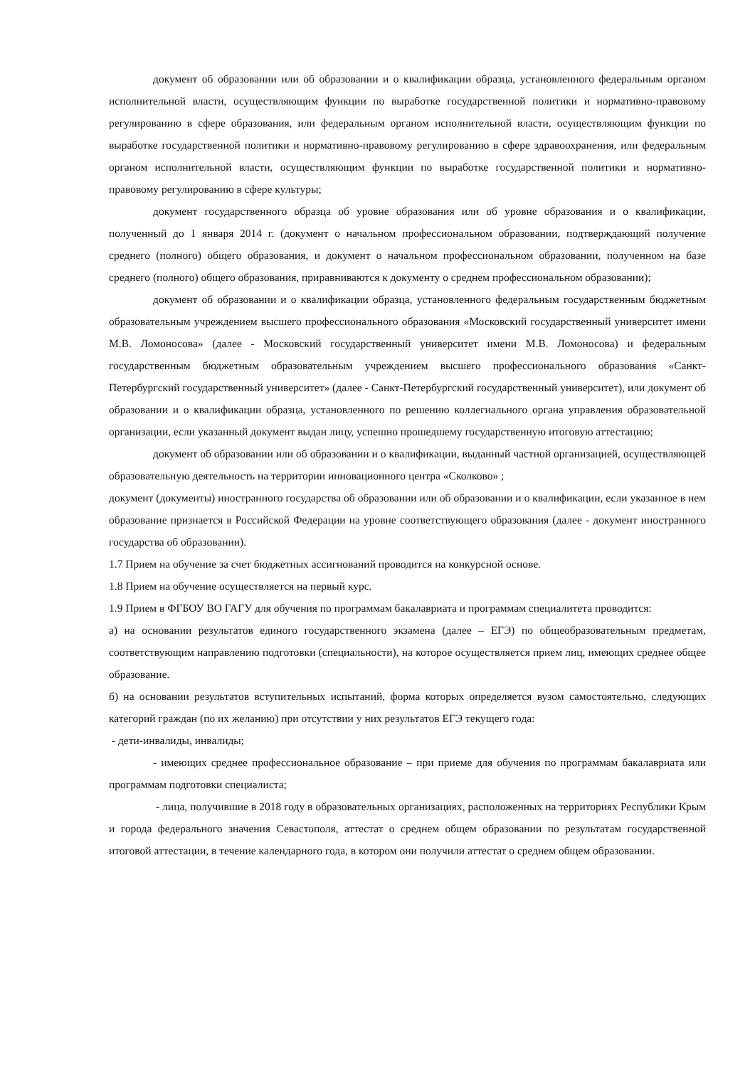документ об образовании или об образовании и о квалификации образца, установленного федеральным органом исполнительной власти, осуществляющим функции по выработке государственной политики и нормативно-правовому регулированию в сфере образования, или федеральным органом исполнительной власти, осуществляющим функции по выработке государственной политики и нормативно-правовому регулированию в сфере здравоохранения, или федеральным органом исполнительной власти, осуществляющим функции по выработке государственной политики и нормативно-правовому регулированию в сфере культуры;
документ государственного образца об уровне образования или об уровне образования и о квалификации, полученный до 1 января 2014 г. (документ о начальном профессиональном образовании, подтверждающий получение среднего (полного) общего образования, и документ о начальном профессиональном образовании, полученном на базе среднего (полного) общего образования, приравниваются к документу о среднем профессиональном образовании);
документ об образовании и о квалификации образца, установленного федеральным государственным бюджетным образовательным учреждением высшего профессионального образования «Московский государственный университет имени М.В. Ломоносова» (далее - Московский государственный университет имени М.В. Ломоносова) и федеральным государственным бюджетным образовательным учреждением высшего профессионального образования «Санкт-Петербургский государственный университет» (далее - Санкт-Петербургский государственный университет), или документ об образовании и о квалификации образца, установленного по решению коллегиального органа управления образовательной организации, если указанный документ выдан лицу, успешно прошедшему государственную итоговую аттестацию;
документ об образовании или об образовании и о квалификации, выданный частной организацией, осуществляющей образовательную деятельность на территории инновационного центра «Сколково» ;
документ (документы) иностранного государства об образовании или об образовании и о квалификации, если указанное в нем образование признается в Российской Федерации на уровне соответствующего образования (далее - документ иностранного государства об образовании).
1.7 Прием на обучение за счет бюджетных ассигнований проводится на конкурсной основе.
1.8 Прием на обучение осуществляется на первый курс.
1.9 Прием в ФГБОУ ВО ГАГУ для обучения по программам бакалавриата и программам специалитета проводится:
а) на основании результатов единого государственного экзамена (далее – ЕГЭ) по общеобразовательным предметам, соответствующим направлению подготовки (специальности), на которое осуществляется прием лиц, имеющих среднее общее образование.
б) на основании результатов вступительных испытаний, форма которых определяется вузом самостоятельно, следующих категорий граждан (по их желанию) при отсутствии у них результатов ЕГЭ текущего года:
- дети-инвалиды, инвалиды;
- имеющих среднее профессиональное образование – при приеме для обучения по программам бакалавриата или программам подготовки специалиста;
- лица, получившие в 2018 году в образовательных организациях, расположенных на территориях Республики Крым и города федерального значения Севастополя, аттестат о среднем общем образовании по результатам государственной итоговой аттестации, в течение календарного года, в котором они получили аттестат о среднем общем образовании.